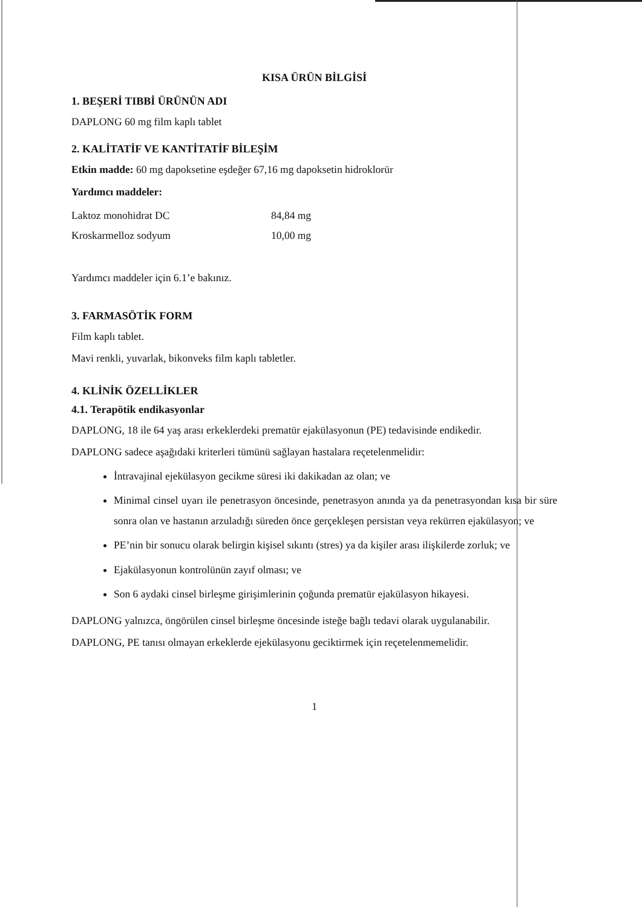KISA ÜRÜN BİLGİSİ
1. BEŞERİ TIBBİ ÜRÜNÜN ADI
DAPLONG 60 mg film kaplı tablet
2. KALİTATİF VE KANTİTATİF BİLEŞİM
Etkin madde: 60 mg dapoksetine eşdeğer 67,16 mg dapoksetin hidroklorür
Yardımcı maddeler:
| Laktoz monohidrat DC | 84,84 mg |
| Kroskarmelloz sodyum | 10,00 mg |
Yardımcı maddeler için 6.1’e bakınız.
3. FARMASÖTİK FORM
Film kaplı tablet.
Mavi renkli, yuvarlak, bikonveks film kaplı tabletler.
4. KLİNİK ÖZELLİKLER
4.1. Terapötik endikasyonlar
DAPLONG, 18 ile 64 yaş arası erkeklerdeki prematür ejakülasyonun (PE) tedavisinde endikedir.
DAPLONG sadece aşağıdaki kriterleri tümünü sağlayan hastalara reçetelenmelidir:
İntravajinal ejekülasyon gecikme süresi iki dakikadan az olan; ve
Minimal cinsel uyarı ile penetrasyon öncesinde, penetrasyon anında ya da penetrasyondan kısa bir süre sonra olan ve hastanın arzuladığı süreden önce gerçekleşen persistan veya rekürren ejakülasyon; ve
PE’nin bir sonucu olarak belirgin kişisel sıkıntı (stres) ya da kişiler arası ilişkilerde zorluk; ve
Ejakülasyonun kontrolünün zayıf olması; ve
Son 6 aydaki cinsel birleşme girişimlerinin çoğunda prematür ejakülasyon hikayesi.
DAPLONG yalnızca, öngörülen cinsel birleşme öncesinde isteğe bağlı tedavi olarak uygulanabilir.
DAPLONG, PE tanısı olmayan erkeklerde ejekülasyonu geciktirmek için reçetelenmemelidir.
1